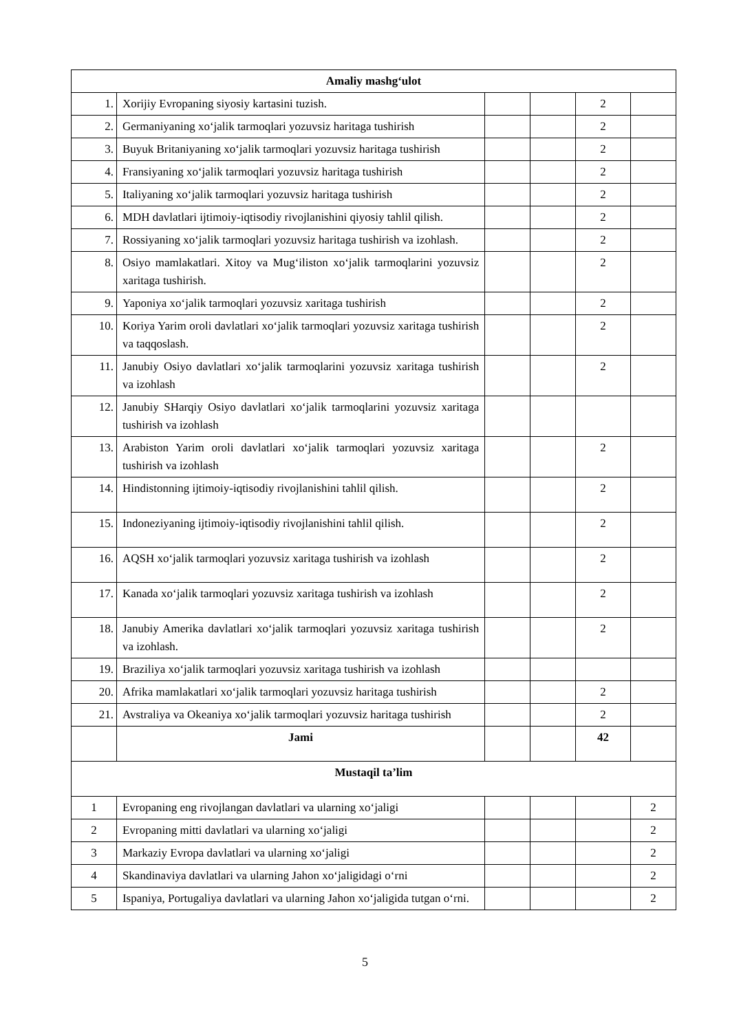| Amaliy mashg‘ulot | | | | | |
| 1. | Xorijiy Evropaning siyosiy kartasini tuzish. | | | 2 | |
| 2. | Germaniyaning xo‘jalik tarmoqlari yozuvsiz haritaga tushirish | | | 2 | |
| 3. | Buyuk Britaniyaning xo‘jalik tarmoqlari yozuvsiz haritaga tushirish | | | 2 | |
| 4. | Fransiyaning xo‘jalik tarmoqlari yozuvsiz haritaga tushirish | | | 2 | |
| 5. | Italiyaning xo‘jalik tarmoqlari yozuvsiz haritaga tushirish | | | 2 | |
| 6. | MDH davlatlari ijtimoiy-iqtisodiy rivojlanishini qiyosiy tahlil qilish. | | | 2 | |
| 7. | Rossiyaning xo‘jalik tarmoqlari yozuvsiz haritaga tushirish va izohlash. | | | 2 | |
| 8. | Osiyo mamlakatlari. Xitoy va Mug‘iliston xo‘jalik tarmoqlarini yozuvsiz xaritaga tushirish. | | | 2 | |
| 9. | Yaponiya xo‘jalik tarmoqlari yozuvsiz xaritaga tushirish | | | 2 | |
| 10. | Koriya Yarim oroli davlatlari xo‘jalik tarmoqlari yozuvsiz xaritaga tushirish va taqqoslash. | | | 2 | |
| 11. | Janubiy Osiyo davlatlari xo‘jalik tarmoqlarini yozuvsiz xaritaga tushirish va izohlash | | | 2 | |
| 12. | Janubiy SHarqiy Osiyo davlatlari xo‘jalik tarmoqlarini yozuvsiz xaritaga tushirish va izohlash | | | | |
| 13. | Arabiston Yarim oroli davlatlari xo‘jalik tarmoqlari yozuvsiz xaritaga tushirish va izohlash | | | 2 | |
| 14. | Hindistonning ijtimoiy-iqtisodiy rivojlanishini tahlil qilish. | | | 2 | |
| 15. | Indoneziyaning ijtimoiy-iqtisodiy rivojlanishini tahlil qilish. | | | 2 | |
| 16. | AQSH xo‘jalik tarmoqlari yozuvsiz xaritaga tushirish va izohlash | | | 2 | |
| 17. | Kanada xo‘jalik tarmoqlari yozuvsiz xaritaga tushirish va izohlash | | | 2 | |
| 18. | Janubiy Amerika davlatlari xo‘jalik tarmoqlari yozuvsiz xaritaga tushirish va izohlash. | | | 2 | |
| 19. | Braziliya xo‘jalik tarmoqlari yozuvsiz xaritaga tushirish va izohlash | | | | |
| 20. | Afrika mamlakatlari xo‘jalik tarmoqlari yozuvsiz haritaga tushirish | | | 2 | |
| 21. | Avstraliya va Okeaniya xo‘jalik tarmoqlari yozuvsiz haritaga tushirish | | | 2 | |
| | Jami | | | 42 | |
| Mustaqil ta’lim | | | | | |
| 1 | Evropaning eng rivojlangan davlatlari va ularning xo‘jaligi | | | | 2 |
| 2 | Evropaning mitti davlatlari va ularning xo‘jaligi | | | | 2 |
| 3 | Markaziy Evropa davlatlari va ularning xo‘jaligi | | | | 2 |
| 4 | Skandinaviya davlatlari va ularning Jahon xo‘jaligidagi o‘rni | | | | 2 |
| 5 | Ispaniya, Portugaliya davlatlari va ularning Jahon xo‘jaligida tutgan o‘rni. | | | | 2 |
5